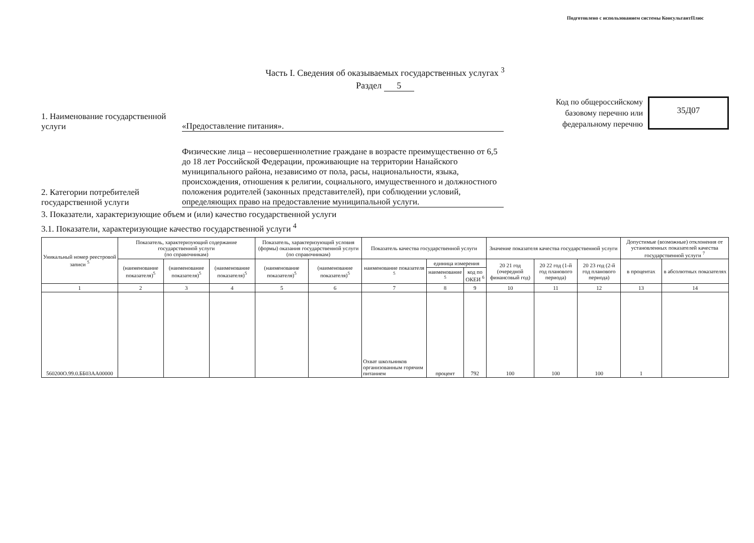Подготовлено с использованием системы КонсультантПлюс
Часть I. Сведения об оказываемых государственных услугах <sup>3</sup>
Раздел 5
1. Наименование государственной услуги
«Предоставление питания».
Код по общероссийскому
базовому перечню или
федеральному перечню
35Д07
2. Категории потребителей государственной услуги
Физические лица – несовершеннолетние граждане в возрасте преимущественно от 6,5 до 18 лет Российской Федерации, проживающие на территории Нанайского муниципального района, независимо от пола, расы, национальности, языка, происхождения, отношения к религии, социального, имущественного и должностного положения родителей (законных представителей), при соблюдении условий, определяющих право на предоставление муниципальной услуги.
3. Показатели, характеризующие объем и (или) качество государственной услуги
3.1. Показатели, характеризующие качество государственной услуги <sup>4</sup>
| Уникальный номер реестровой записи <sup>5</sup> | Показатель, характеризующий содержание государственной услуги (по справочникам) | | | Показатель, характеризующий условия (формы) оказания государственной услуги (по справочникам) | | Показатель качества государственной услуги | | | Значение показателя качества государственной услуги | | | Допустимые (возможные) отклонения от установленных показателей качества государственной услуги <sup>7</sup> | |
| --- | --- | --- | --- | --- | --- | --- | --- | --- | --- | --- | --- | --- | --- |
| | (наименование показателя)<sup>5</sup> | (наименование показателя)<sup>5</sup> | (наименование показателя)<sup>5</sup> | (наименование показателя)<sup>5</sup> | (наименование показателя)<sup>5</sup> | наименование показателя <sup>5</sup> | единица измерения | | 20 21 год (очередной финансовый год) | 20 22 год (1-й год планового периода) | 20 23 год (2-й год планового периода) | в процентах | в абсолютных показателях |
| | | | | | | | наименование <sup>5</sup> | код по ОКЕИ <sup>6</sup> | | | | | |
| 1 | 2 | 3 | 4 | 5 | 6 | 7 | 8 | 9 | 10 | 11 | 12 | 13 | 14 |
| 560200О.99.0.ББ03АА00000 | | | | | | Охват школьников организованным горячим питанием | процент | 792 | 100 | 100 | 100 | 1 | |